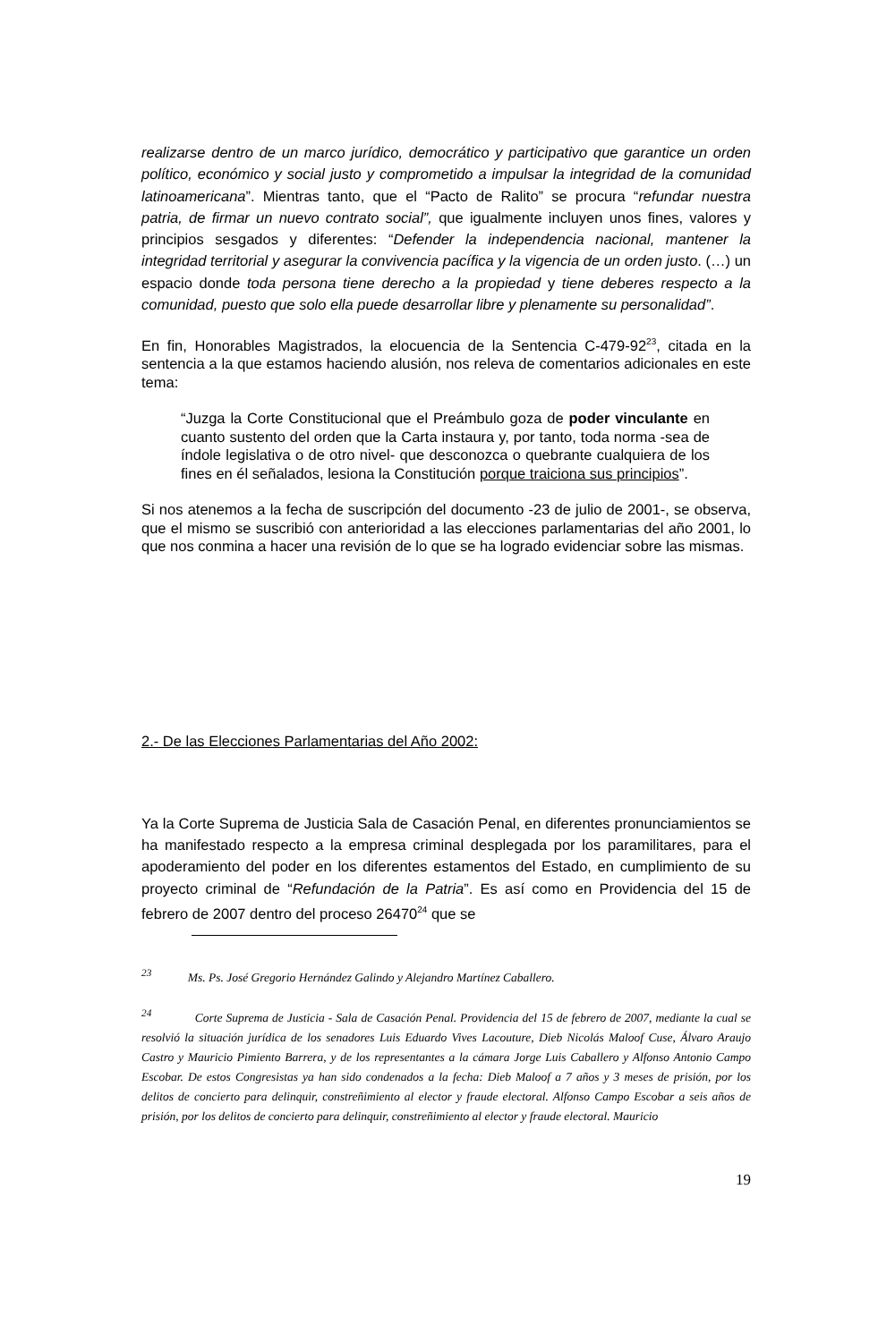realizarse dentro de un marco jurídico, democrático y participativo que garantice un orden político, económico y social justo y comprometido a impulsar la integridad de la comunidad latinoamericana”. Mientras tanto, que el “Pacto de Ralito” se procura “refundar nuestra patria, de firmar un nuevo contrato social”, que igualmente incluyen unos fines, valores y principios sesgados y diferentes: “Defender la independencia nacional, mantener la integridad territorial y asegurar la convivencia pacífica y la vigencia de un orden justo. (…) un espacio donde toda persona tiene derecho a la propiedad y tiene deberes respecto a la comunidad, puesto que solo ella puede desarrollar libre y plenamente su personalidad”.
En fin, Honorables Magistrados, la elocuencia de la Sentencia C-479-92<sup>23</sup>, citada en la sentencia a la que estamos haciendo alusión, nos releva de comentarios adicionales en este tema:
“Juzga la Corte Constitucional que el Preámbulo goza de poder vinculante en cuanto sustento del orden que la Carta instaura y, por tanto, toda norma -sea de índole legislativa o de otro nivel- que desconozca o quebrante cualquiera de los fines en él señalados, lesiona la Constitución porque traiciona sus principios”.
Si nos atenemos a la fecha de suscripción del documento -23 de julio de 2001-, se observa, que el mismo se suscribió con anterioridad a las elecciones parlamentarias del año 2001, lo que nos conmina a hacer una revisión de lo que se ha logrado evidenciar sobre las mismas.
2.- De las Elecciones Parlamentarias del Año 2002:
Ya la Corte Suprema de Justicia Sala de Casación Penal, en diferentes pronunciamientos se ha manifestado respecto a la empresa criminal desplegada por los paramilitares, para el apoderamiento del poder en los diferentes estamentos del Estado, en cumplimiento de su proyecto criminal de “Refundación de la Patria”. Es así como en Providencia del 15 de febrero de 2007 dentro del proceso 26470<sup>24</sup> que se
<sup>23</sup> Ms. Ps. José Gregorio Hernández Galindo y Alejandro Martínez Caballero.
<sup>24</sup> Corte Suprema de Justicia - Sala de Casación Penal. Providencia del 15 de febrero de 2007, mediante la cual se resolvió la situación jurídica de los senadores Luis Eduardo Vives Lacouture, Dieb Nicolás Maloof Cuse, Álvaro Araujo Castro y Mauricio Pimiento Barrera, y de los representantes a la cámara Jorge Luis Caballero y Alfonso Antonio Campo Escobar. De estos Congresistas ya han sido condenados a la fecha: Dieb Maloof a 7 años y 3 meses de prisión, por los delitos de concierto para delinquir, constreñimiento al elector y fraude electoral. Alfonso Campo Escobar a seis años de prisión, por los delitos de concierto para delinquir, constreñimiento al elector y fraude electoral. Mauricio
19